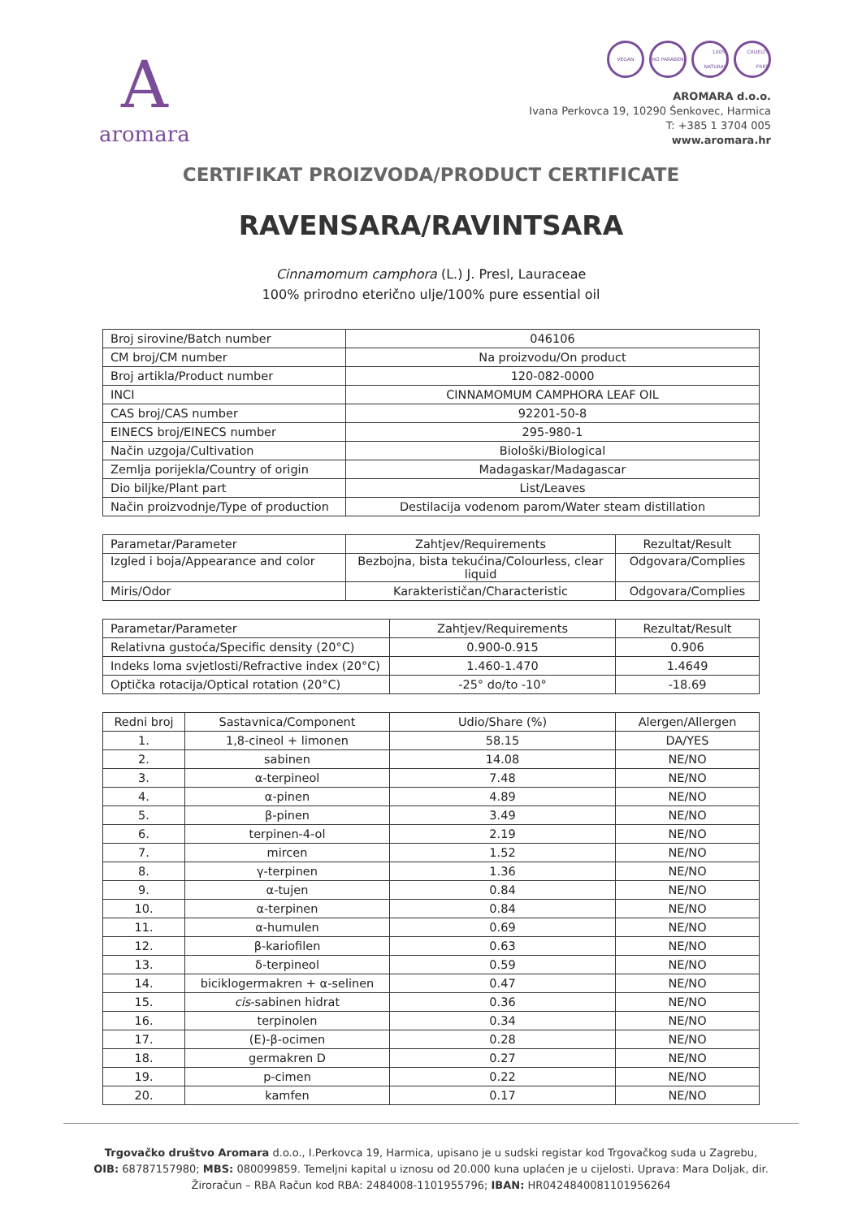Aaromara
VEGAN NO PARABEN 100% NATURAL CRUELTY FREE
AROMARA d.o.o.
Ivana Perkovca 19, 10290 Šenkovec, Harmica
T: +385 1 3704 005
www.aromara.hr
CERTIFIKAT PROIZVODA/PRODUCT CERTIFICATE
RAVENSARA/RAVINTSARA
Cinnamomum camphora (L.) J. Presl, Lauraceae
100% prirodno eterično ulje/100% pure essential oil
| Broj sirovine/Batch number | 046106 |
| CM broj/CM number | Na proizvodu/On product |
| Broj artikla/Product number | 120-082-0000 |
| INCI | CINNAMOMUM CAMPHORA LEAF OIL |
| CAS broj/CAS number | 92201-50-8 |
| EINECS broj/EINECS number | 295-980-1 |
| Način uzgoja/Cultivation | Biološki/Biological |
| Zemlja porijekla/Country of origin | Madagaskar/Madagascar |
| Dio biljke/Plant part | List/Leaves |
| Način proizvodnje/Type of production | Destilacija vodenom parom/Water steam distillation |
| Parametar/Parameter | Zahtjev/Requirements | Rezultat/Result |
| --- | --- | --- |
| Izgled i boja/Appearance and color | Bezbojna, bista tekućina/Colourless, clear liquid | Odgovara/Complies |
| Miris/Odor | Karakterističan/Characteristic | Odgovara/Complies |
| Parametar/Parameter | Zahtjev/Requirements | Rezultat/Result |
| --- | --- | --- |
| Relativna gustoća/Specific density (20°C) | 0.900-0.915 | 0.906 |
| Indeks loma svjetlosti/Refractive index (20°C) | 1.460-1.470 | 1.4649 |
| Optička rotacija/Optical rotation (20°C) | -25° do/to -10° | -18.69 |
| Redni broj | Sastavnica/Component | Udio/Share (%) | Alergen/Allergen |
| --- | --- | --- | --- |
| 1. | 1,8-cineol + limonen | 58.15 | DA/YES |
| 2. | sabinen | 14.08 | NE/NO |
| 3. | α-terpineol | 7.48 | NE/NO |
| 4. | α-pinen | 4.89 | NE/NO |
| 5. | β-pinen | 3.49 | NE/NO |
| 6. | terpinen-4-ol | 2.19 | NE/NO |
| 7. | mircen | 1.52 | NE/NO |
| 8. | γ-terpinen | 1.36 | NE/NO |
| 9. | α-tujen | 0.84 | NE/NO |
| 10. | α-terpinen | 0.84 | NE/NO |
| 11. | α-humulen | 0.69 | NE/NO |
| 12. | β-kariofilen | 0.63 | NE/NO |
| 13. | δ-terpineol | 0.59 | NE/NO |
| 14. | biciklogermakren + α-selinen | 0.47 | NE/NO |
| 15. | cis -sabinen hidrat | 0.36 | NE/NO |
| 16. | terpinolen | 0.34 | NE/NO |
| 17. | (E)-β-ocimen | 0.28 | NE/NO |
| 18. | germakren D | 0.27 | NE/NO |
| 19. | p-cimen | 0.22 | NE/NO |
| 20. | kamfen | 0.17 | NE/NO |
Trgovačko društvo Aromara d.o.o., I.Perkovca 19, Harmica, upisano je u sudski registar kod Trgovačkog suda u Zagrebu,
OIB: 68787157980; MBS: 080099859. Temeljni kapital u iznosu od 20.000 kuna uplaćen je u cijelosti. Uprava: Mara Doljak, dir.
Žiroračun – RBA Račun kod RBA: 2484008-1101955796; IBAN: HR0424840081101956264